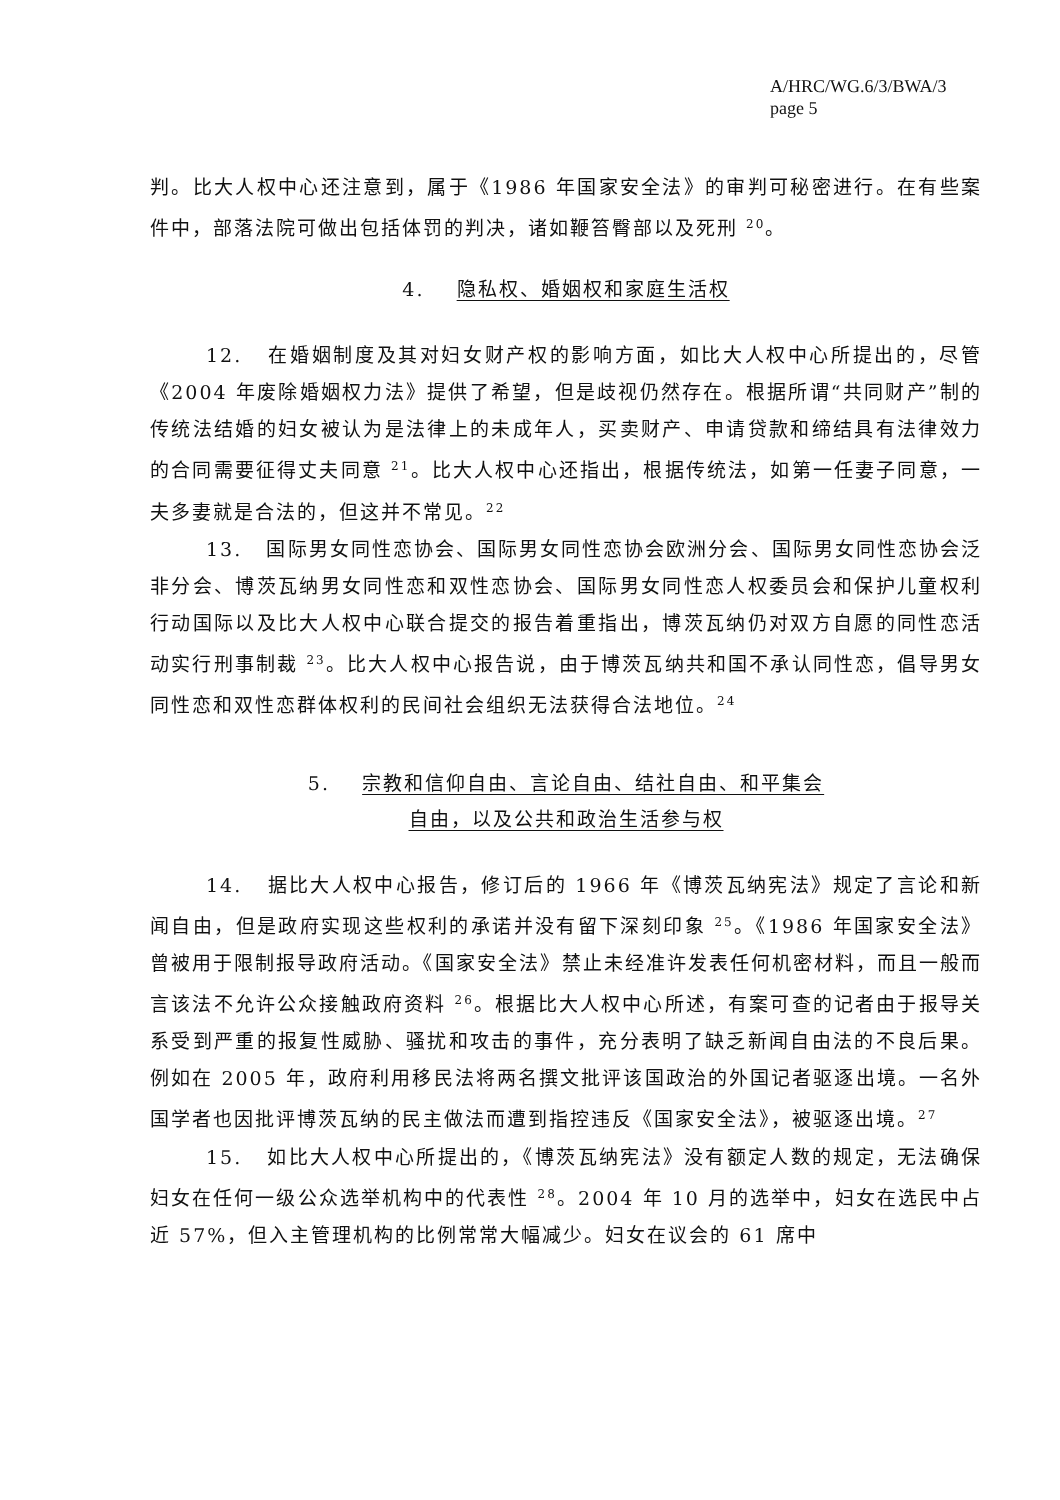A/HRC/WG.6/3/BWA/3
page 5
判。比大人权中心还注意到，属于《1986 年国家安全法》的审判可秘密进行。在有些案件中，部落法院可做出包括体罚的判决，诸如鞭笞臀部以及死刑 <sup>20</sup>。
4. 隐私权、婚姻权和家庭生活权
12. 在婚姻制度及其对妇女财产权的影响方面，如比大人权中心所提出的，尽管《2004 年废除婚姻权力法》提供了希望，但是歧视仍然存在。根据所谓“共同财产”制的传统法结婚的妇女被认为是法律上的未成年人，买卖财产、申请贷款和缔结具有法律效力的合同需要征得丈夫同意 <sup>21</sup>。比大人权中心还指出，根据传统法，如第一任妻子同意，一夫多妻就是合法的，但这并不常见。<sup>22</sup>
13. 国际男女同性恋协会、国际男女同性恋协会欧洲分会、国际男女同性恋协会泛非分会、博茨瓦纳男女同性恋和双性恋协会、国际男女同性恋人权委员会和保护儿童权利行动国际以及比大人权中心联合提交的报告着重指出，博茨瓦纳仍对双方自愿的同性恋活动实行刑事制裁 <sup>23</sup>。比大人权中心报告说，由于博茨瓦纳共和国不承认同性恋，倡导男女同性恋和双性恋群体权利的民间社会组织无法获得合法地位。<sup>24</sup>
5. 宗教和信仰自由、言论自由、结社自由、和平集会
自由，以及公共和政治生活参与权
14. 据比大人权中心报告，修订后的 1966 年《博茨瓦纳宪法》规定了言论和新闻自由，但是政府实现这些权利的承诺并没有留下深刻印象 <sup>25</sup>。《1986 年国家安全法》曾被用于限制报导政府活动。《国家安全法》禁止未经准许发表任何机密材料，而且一般而言该法不允许公众接触政府资料 <sup>26</sup>。根据比大人权中心所述，有案可查的记者由于报导关系受到严重的报复性威胁、骚扰和攻击的事件，充分表明了缺乏新闻自由法的不良后果。例如在 2005 年，政府利用移民法将两名撰文批评该国政治的外国记者驱逐出境。一名外国学者也因批评博茨瓦纳的民主做法而遭到指控违反《国家安全法》，被驱逐出境。<sup>27</sup>
15. 如比大人权中心所提出的，《博茨瓦纳宪法》没有额定人数的规定，无法确保妇女在任何一级公众选举机构中的代表性 <sup>28</sup>。2004 年 10 月的选举中，妇女在选民中占近 57%，但入主管理机构的比例常常大幅减少。妇女在议会的 61 席中